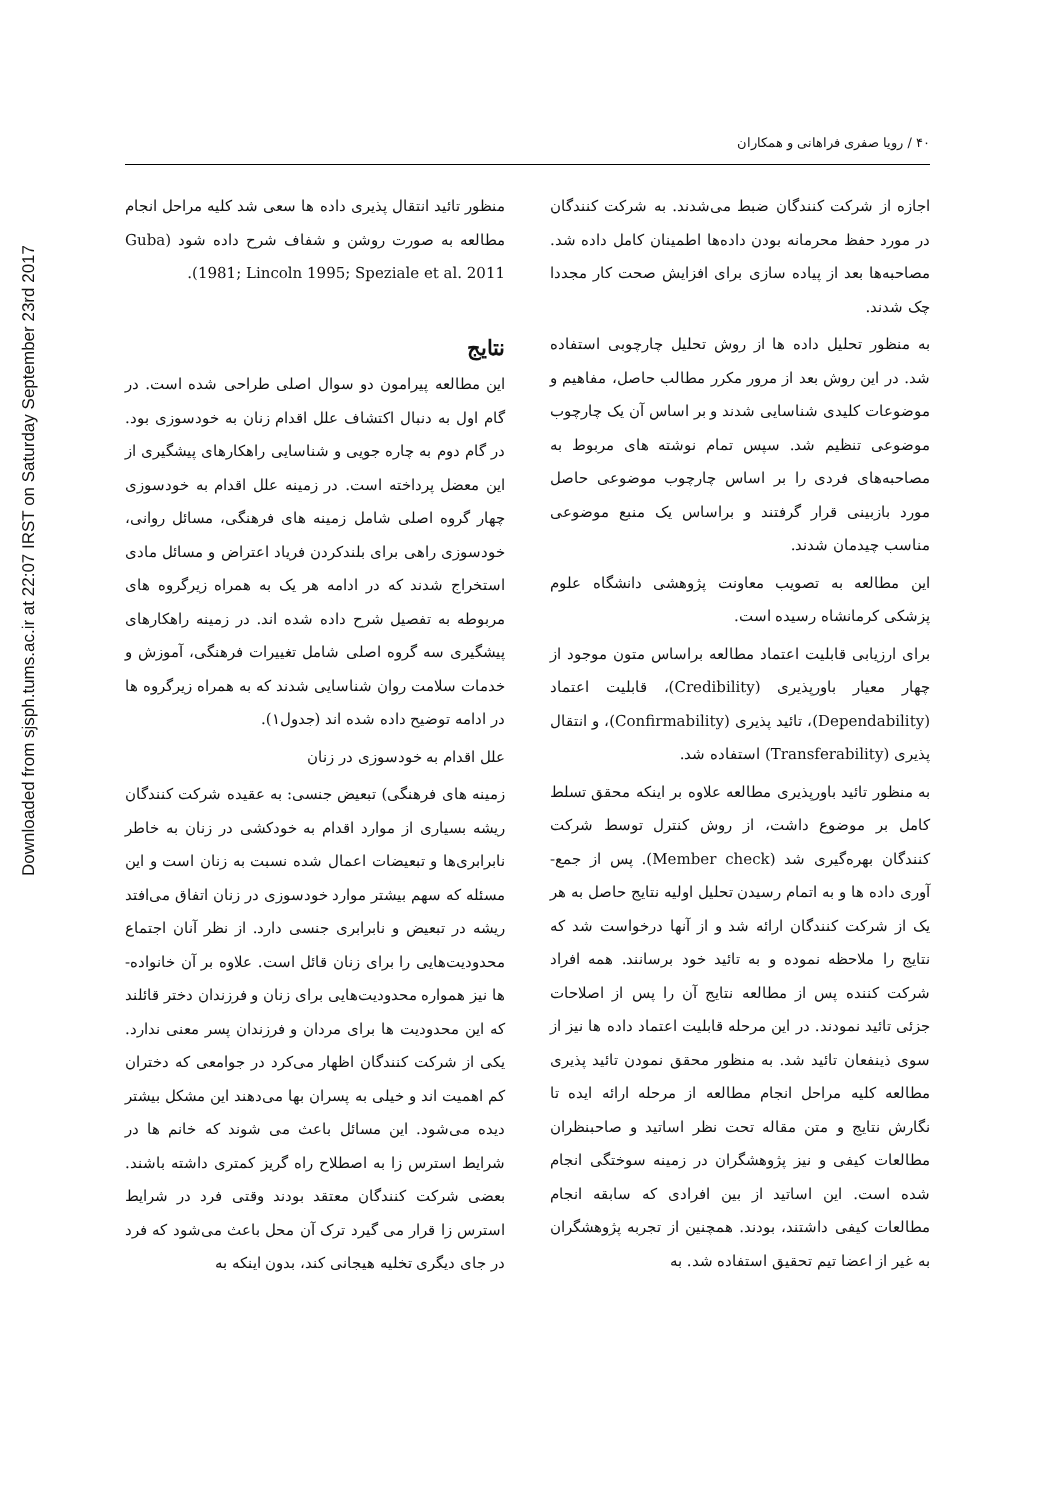Downloaded from sjsph.tums.ac.ir at 22:07 IRST on Saturday September 23rd 2017
۴۰ / رویا صفری فراهانی و همکاران
اجازه از شرکت کنندگان ضبط می‌شدند. به شرکت کنندگان در مورد حفظ محرمانه بودن داده‌ها اطمینان کامل داده شد. مصاحبه‌ها بعد از پیاده سازی برای افزایش صحت کار مجددا چک شدند.
به منظور تحلیل داده ها از روش تحلیل چارچوبی استفاده شد. در این روش بعد از مرور مکرر مطالب حاصل، مفاهیم و موضوعات کلیدی شناسایی شدند و بر اساس آن یک چارچوب موضوعی تنظیم شد. سپس تمام نوشته های مربوط به مصاحبه‌های فردی را بر اساس چارچوب موضوعی حاصل مورد بازبینی قرار گرفتند و براساس یک منبع موضوعی مناسب چیدمان شدند.
این مطالعه به تصویب معاونت پژوهشی دانشگاه علوم پزشکی کرمانشاه رسیده است.
برای ارزیابی قابلیت اعتماد مطالعه براساس متون موجود از چهار معیار باورپذیری (Credibility)، قابلیت اعتماد (Dependability)، تائید پذیری (Confirmability)، و انتقال پذیری (Transferability) استفاده شد.
به منظور تائید باورپذیری مطالعه علاوه بر اینکه محقق تسلط کامل بر موضوع داشت، از روش کنترل توسط شرکت کنندگان بهره‌گیری شد (Member check). پس از جمع-آوری داده ها و به اتمام رسیدن تحلیل اولیه نتایج حاصل به هر یک از شرکت کنندگان ارائه شد و از آنها درخواست شد که نتایج را ملاحظه نموده و به تائید خود برسانند. همه افراد شرکت کننده پس از مطالعه نتایج آن را پس از اصلاحات جزئی تائید نمودند. در این مرحله قابلیت اعتماد داده ها نیز از سوی ذینفعان تائید شد. به منظور محقق نمودن تائید پذیری مطالعه کلیه مراحل انجام مطالعه از مرحله ارائه ایده تا نگارش نتایج و متن مقاله تحت نظر اساتید و صاحبنظران مطالعات کیفی و نیز پژوهشگران در زمینه سوختگی انجام شده است. این اساتید از بین افرادی که سابقه انجام مطالعات کیفی داشتند، بودند. همچنین از تجربه پژوهشگران به غیر از اعضا تیم تحقیق استفاده شد. به
منظور تائید انتقال پذیری داده ها سعی شد کلیه مراحل انجام مطالعه به صورت روشن و شفاف شرح داده شود (Guba 1981; Lincoln 1995; Speziale et al. 2011).
نتایج
این مطالعه پیرامون دو سوال اصلی طراحی شده است. در گام اول به دنبال اکتشاف علل اقدام زنان به خودسوزی بود. در گام دوم به چاره جویی و شناسایی راهکارهای پیشگیری از این معضل پرداخته است. در زمینه علل اقدام به خودسوزی چهار گروه اصلی شامل زمینه های فرهنگی، مسائل روانی، خودسوزی راهی برای بلندکردن فریاد اعتراض و مسائل مادی استخراج شدند که در ادامه هر یک به همراه زیرگروه های مربوطه به تفصیل شرح داده شده اند. در زمینه راهکارهای پیشگیری سه گروه اصلی شامل تغییرات فرهنگی، آموزش و خدمات سلامت روان شناسایی شدند که به همراه زیرگروه ها در ادامه توضیح داده شده اند (جدول۱).
علل اقدام به خودسوزی در زنان
زمینه های فرهنگی) تبعیض جنسی: به عقیده شرکت کنندگان ریشه بسیاری از موارد اقدام به خودکشی در زنان به خاطر نابرابری‌ها و تبعیضات اعمال شده نسبت به زنان است و این مسئله که سهم بیشتر موارد خودسوزی در زنان اتفاق می‌افتد ریشه در تبعیض و نابرابری جنسی دارد. از نظر آنان اجتماع محدودیت‌هایی را برای زنان قائل است. علاوه بر آن خانواده-ها نیز همواره محدودیت‌هایی برای زنان و فرزندان دختر قائلند که این محدودیت ها برای مردان و فرزندان پسر معنی ندارد. یکی از شرکت کنندگان اظهار می‌کرد در جوامعی که دختران کم اهمیت اند و خیلی به پسران بها می‌دهند این مشکل بیشتر دیده می‌شود. این مسائل باعث می شوند که خانم ها در شرایط استرس زا به اصطلاح راه گریز کمتری داشته باشند. بعضی شرکت کنندگان معتقد بودند وقتی فرد در شرایط استرس زا قرار می گیرد ترک آن محل باعث می‌شود که فرد در جای دیگری تخلیه هیجانی کند، بدون اینکه به